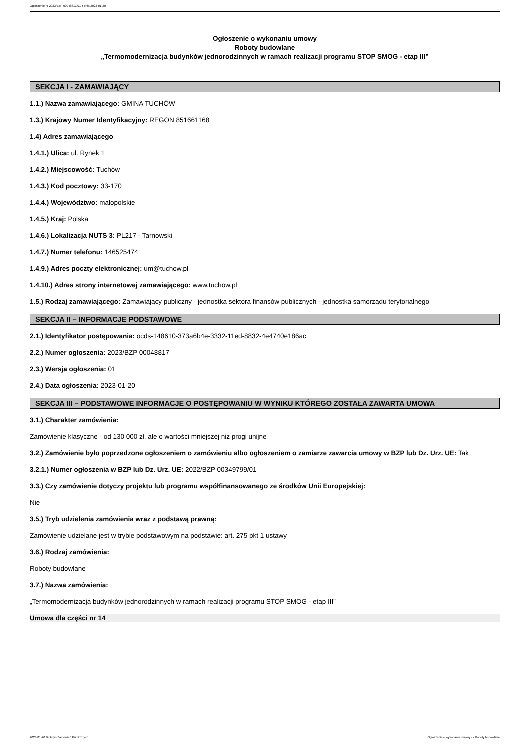Ogłoszenie nr 2023/BZP 00048817/01 z dnia 2023-01-20
Ogłoszenie o wykonaniu umowy
Roboty budowlane
„Termomodernizacja budynków jednorodzinnych w ramach realizacji programu STOP SMOG - etap III”
SEKCJA I - ZAMAWIAJĄCY
1.1.) Nazwa zamawiającego: GMINA TUCHÓW
1.3.) Krajowy Numer Identyfikacyjny: REGON 851661168
1.4) Adres zamawiającego
1.4.1.) Ulica: ul. Rynek 1
1.4.2.) Miejscowość: Tuchów
1.4.3.) Kod pocztowy: 33-170
1.4.4.) Województwo: małopolskie
1.4.5.) Kraj: Polska
1.4.6.) Lokalizacja NUTS 3: PL217 - Tarnowski
1.4.7.) Numer telefonu: 146525474
1.4.9.) Adres poczty elektronicznej: um@tuchow.pl
1.4.10.) Adres strony internetowej zamawiającego: www.tuchow.pl
1.5.) Rodzaj zamawiającego: Zamawiający publiczny - jednostka sektora finansów publicznych - jednostka samorządu terytorialnego
SEKCJA II – INFORMACJE PODSTAWOWE
2.1.) Identyfikator postępowania: ocds-148610-373a6b4e-3332-11ed-8832-4e4740e186ac
2.2.) Numer ogłoszenia: 2023/BZP 00048817
2.3.) Wersja ogłoszenia: 01
2.4.) Data ogłoszenia: 2023-01-20
SEKCJA III – PODSTAWOWE INFORMACJE O POSTĘPOWANIU W WYNIKU KTÓREGO ZOSTAŁA ZAWARTA UMOWA
3.1.) Charakter zamówienia:
Zamówienie klasyczne - od 130 000 zł, ale o wartości mniejszej niż progi unijne
3.2.) Zamówienie było poprzedzone ogłoszeniem o zamówieniu albo ogłoszeniem o zamiarze zawarcia umowy w BZP lub Dz. Urz. UE: Tak
3.2.1.) Numer ogłoszenia w BZP lub Dz. Urz. UE: 2022/BZP 00349799/01
3.3.) Czy zamówienie dotyczy projektu lub programu współfinansowanego ze środków Unii Europejskiej:
Nie
3.5.) Tryb udzielenia zamówienia wraz z podstawą prawną:
Zamówienie udzielane jest w trybie podstawowym na podstawie: art. 275 pkt 1 ustawy
3.6.) Rodzaj zamówienia:
Roboty budowlane
3.7.) Nazwa zamówienia:
„Termomodernizacja budynków jednorodzinnych w ramach realizacji programu STOP SMOG - etap III”
Umowa dla części nr 14
2023-01-20 Biuletyn Zamówień Publicznych Ogłoszenie o wykonaniu umowy - - Roboty budowlane